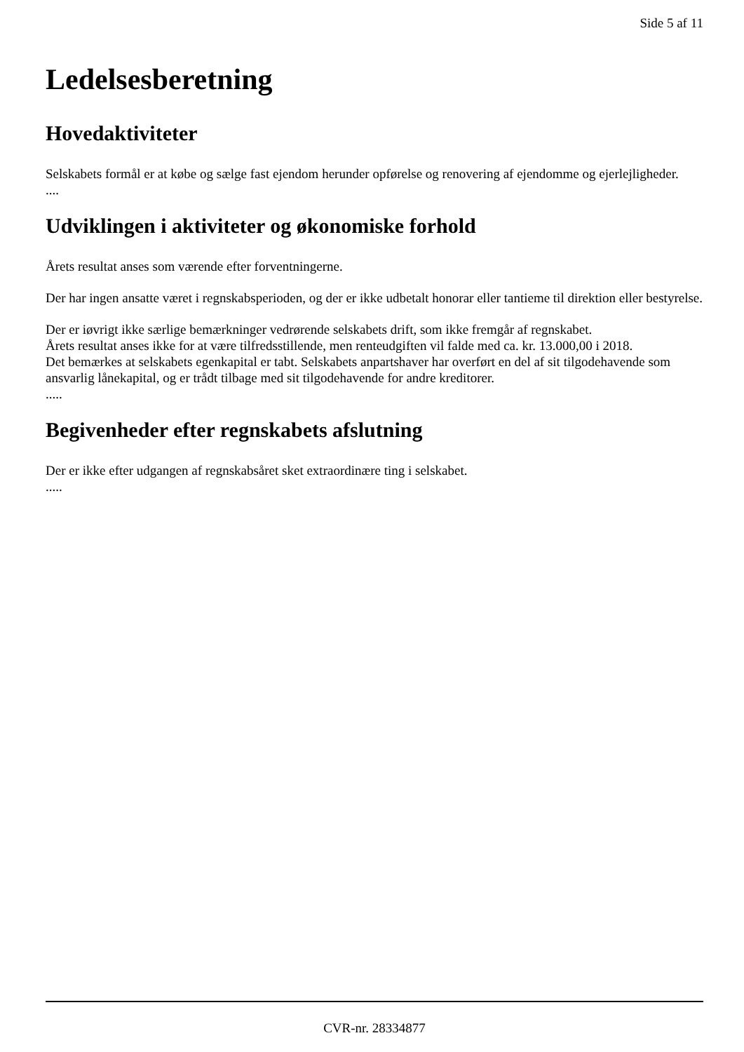Side 5 af 11
Ledelsesberetning
Hovedaktiviteter
Selskabets formål er at købe og sælge fast ejendom herunder opførelse og renovering af ejendomme og ejerlejligheder.
....
Udviklingen i aktiviteter og økonomiske forhold
Årets resultat anses som værende efter forventningerne.
Der har ingen ansatte været i regnskabsperioden, og der er ikke udbetalt honorar eller tantieme til direktion eller bestyrelse.
Der er iøvrigt ikke særlige bemærkninger vedrørende selskabets drift, som ikke fremgår af regnskabet.
Årets resultat anses ikke for at være tilfredsstillende, men renteudgiften vil falde med ca. kr. 13.000,00 i 2018.
Det bemærkes at selskabets egenkapital er tabt. Selskabets anpartshaver har overført en del af sit tilgodehavende som ansvarlig lånekapital, og er trådt tilbage med sit tilgodehavende for andre kreditorer.
.....
Begivenheder efter regnskabets afslutning
Der er ikke efter udgangen af regnskabsåret sket extraordinære ting i selskabet.
.....
CVR-nr. 28334877